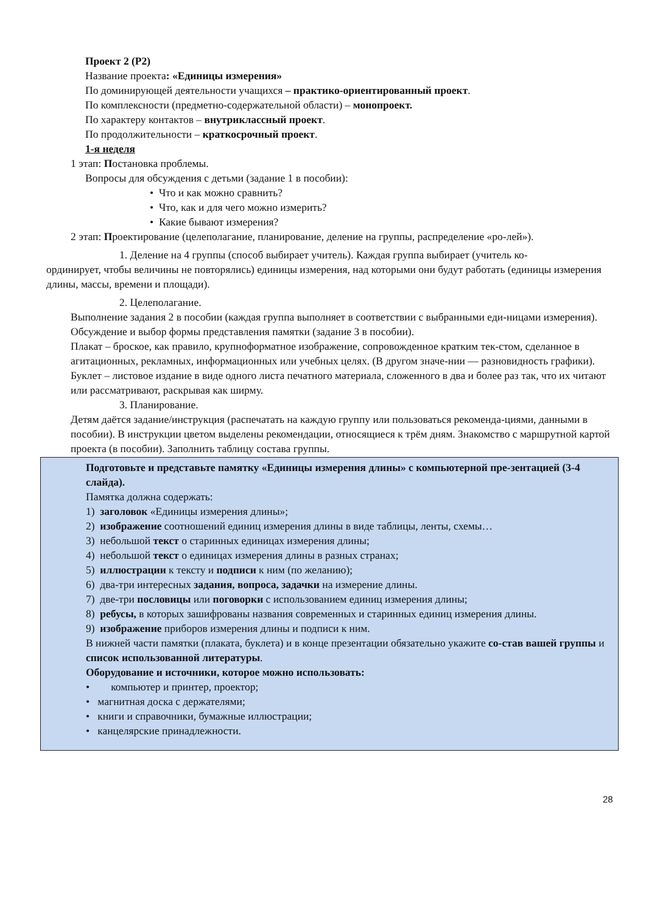Проект 2 (Р2)
Название проекта: «Единицы измерения»
По доминирующей деятельности учащихся – практико-ориентированный проект.
По комплексности (предметно-содержательной области) – монопроект.
По характеру контактов – внутриклассный проект.
По продолжительности – краткосрочный проект.
1-я неделя
1 этап: Постановка проблемы.
Вопросы для обсуждения с детьми (задание 1 в пособии):
• Что и как можно сравнить?
• Что, как и для чего можно измерить?
• Какие бывают измерения?
2 этап: Проектирование (целеполагание, планирование, деление на группы, распределение «ро-лей»).
1. Деление на 4 группы (способ выбирает учитель). Каждая группа выбирает (учитель ко-
ординирует, чтобы величины не повторялись) единицы измерения, над которыми они будут работать (единицы измерения длины, массы, времени и площади).
2. Целеполагание.
Выполнение задания 2 в пособии (каждая группа выполняет в соответствии с выбранными еди-ницами измерения). Обсуждение и выбор формы представления памятки (задание 3 в пособии).
Плакат – броское, как правило, крупноформатное изображение, сопровожденное кратким тек-стом, сделанное в агитационных, рекламных, информационных или учебных целях. (В другом значе-нии — разновидность графики).
Буклет – листовое издание в виде одного листа печатного материала, сложенного в два и более раз так, что их читают или рассматривают, раскрывая как ширму.
3. Планирование.
Детям даётся задание/инструкция (распечатать на каждую группу или пользоваться рекоменда-циями, данными в пособии). В инструкции цветом выделены рекомендации, относящиеся к трём дням. Знакомство с маршрутной картой проекта (в пособии). Заполнить таблицу состава группы.
Подготовьте и представьте памятку «Единицы измерения длины» с компьютерной пре-зентацией (3-4 слайда).
Памятка должна содержать:
1) заголовок «Единицы измерения длины»;
2) изображение соотношений единиц измерения длины в виде таблицы, ленты, схемы…
3) небольшой текст о старинных единицах измерения длины;
4) небольшой текст о единицах измерения длины в разных странах;
5) иллюстрации к тексту и подписи к ним (по желанию);
6) два-три интересных задания, вопроса, задачки на измерение длины.
7) две-три пословицы или поговорки с использованием единиц измерения длины;
8) ребусы, в которых зашифрованы названия современных и старинных единиц измерения длины.
9) изображение приборов измерения длины и подписи к ним.
В нижней части памятки (плаката, буклета) и в конце презентации обязательно укажите со-став вашей группы и список использованной литературы.
Оборудование и источники, которое можно использовать:
• компьютер и принтер, проектор;
• магнитная доска с держателями;
• книги и справочники, бумажные иллюстрации;
• канцелярские принадлежности.
28